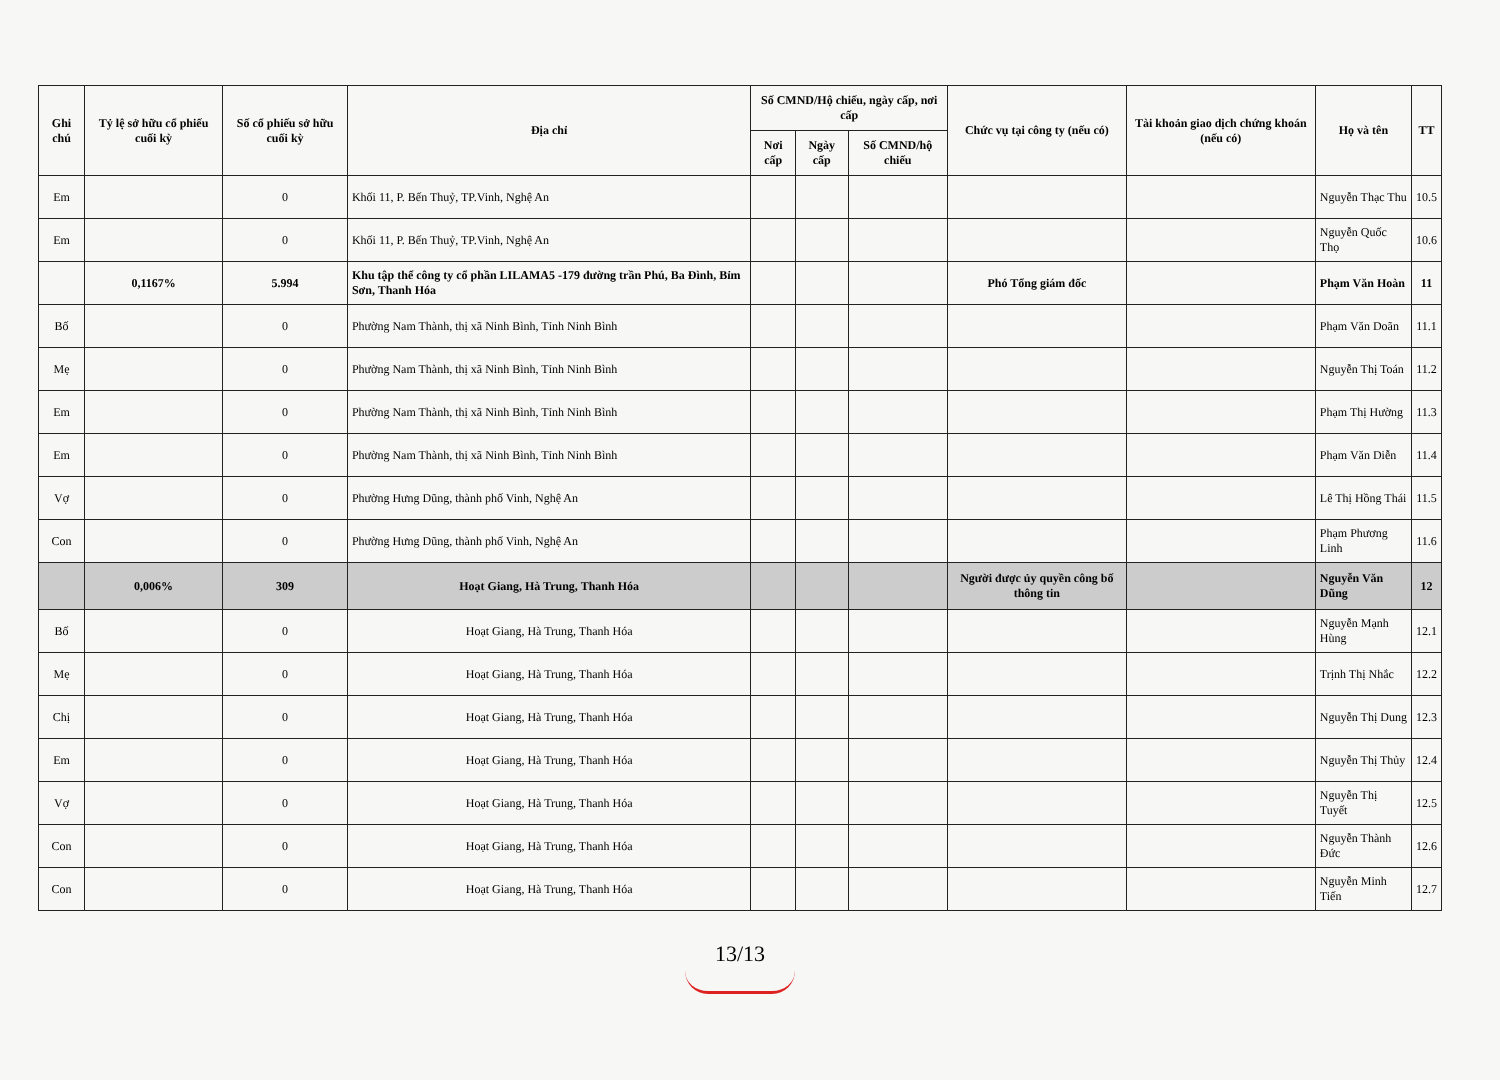| TT | Họ và tên | Tài khoản giao dịch chứng khoán (nếu có) | Chức vụ tại công ty (nếu có) | Số CMND/Hộ chiếu, ngày cấp, nơi cấp | | | Địa chỉ | Số cổ phiếu sở hữu cuối kỳ | Tỷ lệ sở hữu cổ phiếu cuối kỳ | Ghi chú |
| --- | --- | --- | --- | --- | --- | --- | --- | --- | --- | --- |
| | | | | Số CMND/hộ chiếu | Ngày cấp | Nơi cấp | | | | |
| 10.5 | Nguyễn Thạc Thu | | | | | | Khối 11, P. Bến Thuỷ, TP.Vinh, Nghệ An | 0 | | Em |
| 10.6 | Nguyễn Quốc Thọ | | | | | | Khối 11, P. Bến Thuỷ, TP.Vinh, Nghệ An | 0 | | Em |
| 11 | Phạm Văn Hoàn | | Phó Tổng giám đốc | | | | Khu tập thể công ty cổ phần LILAMA5 -179 đường trần Phú, Ba Đình, Bỉm Sơn, Thanh Hóa | 5.994 | 0,1167% | |
| 11.1 | Phạm Văn Doãn | | | | | | Phường Nam Thành, thị xã Ninh Bình, Tỉnh Ninh Bình | 0 | | Bố |
| 11.2 | Nguyễn Thị Toán | | | | | | Phường Nam Thành, thị xã Ninh Bình, Tỉnh Ninh Bình | 0 | | Mẹ |
| 11.3 | Phạm Thị Hường | | | | | | Phường Nam Thành, thị xã Ninh Bình, Tỉnh Ninh Bình | 0 | | Em |
| 11.4 | Phạm Văn Diễn | | | | | | Phường Nam Thành, thị xã Ninh Bình, Tỉnh Ninh Bình | 0 | | Em |
| 11.5 | Lê Thị Hồng Thái | | | | | | Phường Hưng Dũng, thành phố Vinh, Nghệ An | 0 | | Vợ |
| 11.6 | Phạm Phương Linh | | | | | | Phường Hưng Dũng, thành phố Vinh, Nghệ An | 0 | | Con |
| 12 | Nguyễn Văn Dũng | | Người được ủy quyền công bố thông tin | | | | Hoạt Giang, Hà Trung, Thanh Hóa | 309 | 0,006% | |
| 12.1 | Nguyễn Mạnh Hùng | | | | | | Hoạt Giang, Hà Trung, Thanh Hóa | 0 | | Bố |
| 12.2 | Trịnh Thị Nhắc | | | | | | Hoạt Giang, Hà Trung, Thanh Hóa | 0 | | Mẹ |
| 12.3 | Nguyễn Thị Dung | | | | | | Hoạt Giang, Hà Trung, Thanh Hóa | 0 | | Chị |
| 12.4 | Nguyễn Thị Thủy | | | | | | Hoạt Giang, Hà Trung, Thanh Hóa | 0 | | Em |
| 12.5 | Nguyễn Thị Tuyết | | | | | | Hoạt Giang, Hà Trung, Thanh Hóa | 0 | | Vợ |
| 12.6 | Nguyễn Thành Đức | | | | | | Hoạt Giang, Hà Trung, Thanh Hóa | 0 | | Con |
| 12.7 | Nguyễn Minh Tiến | | | | | | Hoạt Giang, Hà Trung, Thanh Hóa | 0 | | Con |
13/13